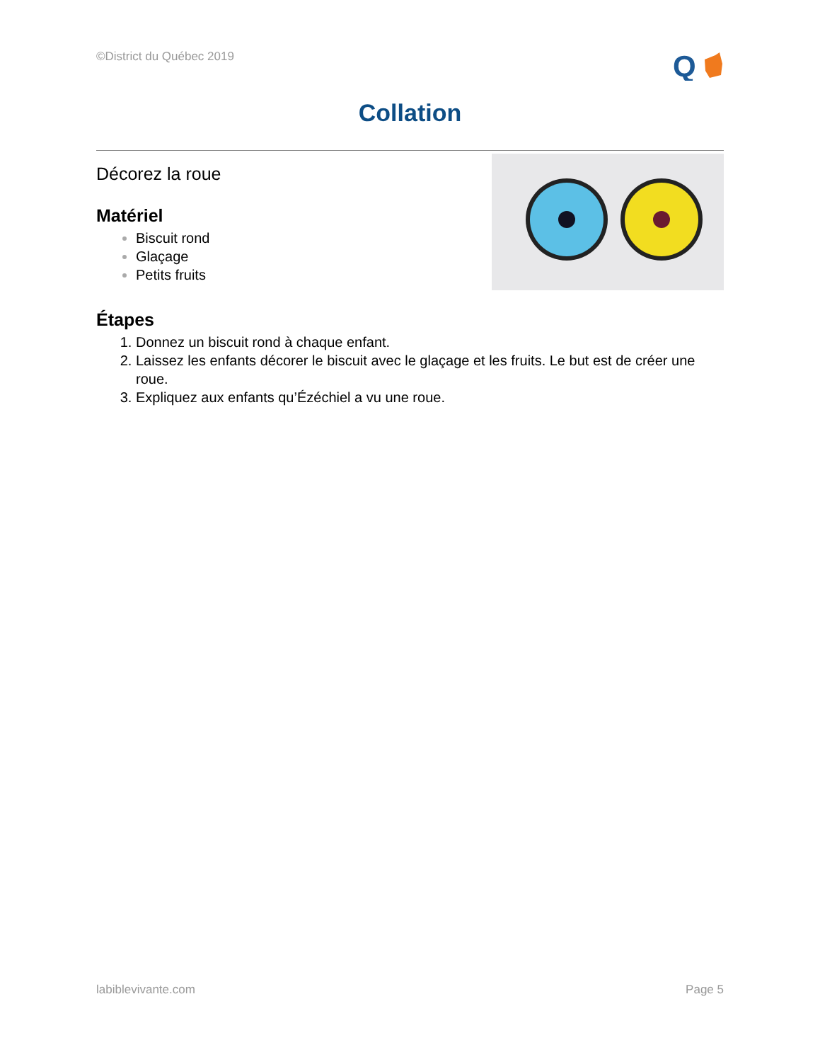©District du Québec 2019
Q
Collation
Décorez la roue
Matériel
Biscuit rond
Glaçage
Petits fruits
Étapes
Donnez un biscuit rond à chaque enfant.
Laissez les enfants décorer le biscuit avec le glaçage et les fruits. Le but est de créer une roue.
Expliquez aux enfants qu’Ézéchiel a vu une roue.
labiblevivante.com Page 5